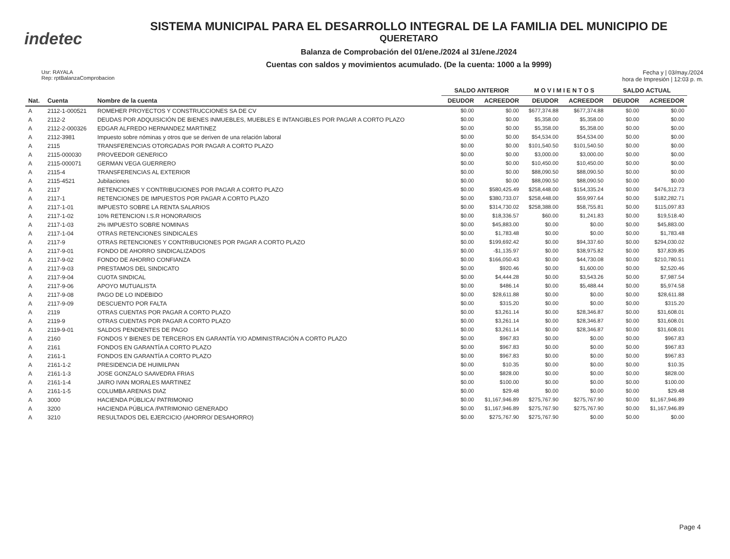indetec
SISTEMA MUNICIPAL PARA EL DESARROLLO INTEGRAL DE LA FAMILIA DEL MUNICIPIO DE
QUERETARO
Balanza de Comprobación del 01/ene./2024 al 31/ene./2024
Cuentas con saldos y movimientos acumulado. (De la cuenta: 1000 a la 9999)
Usr: RAYALA
Rep: rptBalanzaComprobacion
Fecha y | 03/may./2024
hora de Impresión | 12:03 p. m.
| | | | SALDO ANTERIOR | | M O V I M I E N T O S | | SALDO ACTUAL | |
| --- | --- | --- | --- | --- | --- | --- | --- | --- |
| Nat. | Cuenta | Nombre de la cuenta | DEUDOR | ACREEDOR | DEUDOR | ACREEDOR | DEUDOR | ACREEDOR |
| A | 2112-1-000521 | ROMEHER PROYECTOS Y CONSTRUCCIONES SA DE CV | $0.00 | $0.00 | $677,374.88 | $677,374.88 | $0.00 | $0.00 |
| A | 2112-2 | DEUDAS POR ADQUISICIÓN DE BIENES INMUEBLES, MUEBLES E INTANGIBLES POR PAGAR A CORTO PLAZO | $0.00 | $0.00 | $5,358.00 | $5,358.00 | $0.00 | $0.00 |
| A | 2112-2-000326 | EDGAR ALFREDO HERNANDEZ MARTINEZ | $0.00 | $0.00 | $5,358.00 | $5,358.00 | $0.00 | $0.00 |
| A | 2112-3981 | Impuesto sobre nóminas y otros que se deriven de una relación laboral | $0.00 | $0.00 | $54,534.00 | $54,534.00 | $0.00 | $0.00 |
| A | 2115 | TRANSFERENCIAS OTORGADAS POR PAGAR A CORTO PLAZO | $0.00 | $0.00 | $101,540.50 | $101,540.50 | $0.00 | $0.00 |
| A | 2115-000030 | PROVEEDOR GENERICO | $0.00 | $0.00 | $3,000.00 | $3,000.00 | $0.00 | $0.00 |
| A | 2115-000071 | GERMAN VEGA GUERRERO | $0.00 | $0.00 | $10,450.00 | $10,450.00 | $0.00 | $0.00 |
| A | 2115-4 | TRANSFERENCIAS AL EXTERIOR | $0.00 | $0.00 | $88,090.50 | $88,090.50 | $0.00 | $0.00 |
| A | 2115-4521 | Jubilaciones | $0.00 | $0.00 | $88,090.50 | $88,090.50 | $0.00 | $0.00 |
| A | 2117 | RETENCIONES Y CONTRIBUCIONES POR PAGAR A CORTO PLAZO | $0.00 | $580,425.49 | $258,448.00 | $154,335.24 | $0.00 | $476,312.73 |
| A | 2117-1 | RETENCIONES DE IMPUESTOS POR PAGAR A CORTO PLAZO | $0.00 | $380,733.07 | $258,448.00 | $59,997.64 | $0.00 | $182,282.71 |
| A | 2117-1-01 | IMPUESTO SOBRE LA RENTA SALARIOS | $0.00 | $314,730.02 | $258,388.00 | $58,755.81 | $0.00 | $115,097.83 |
| A | 2117-1-02 | 10% RETENCION I.S.R HONORARIOS | $0.00 | $18,336.57 | $60.00 | $1,241.83 | $0.00 | $19,518.40 |
| A | 2117-1-03 | 2% IMPUESTO SOBRE NOMINAS | $0.00 | $45,883.00 | $0.00 | $0.00 | $0.00 | $45,883.00 |
| A | 2117-1-04 | OTRAS RETENCIONES SINDICALES | $0.00 | $1,783.48 | $0.00 | $0.00 | $0.00 | $1,783.48 |
| A | 2117-9 | OTRAS RETENCIONES Y CONTRIBUCIONES POR PAGAR A CORTO PLAZO | $0.00 | $199,692.42 | $0.00 | $94,337.60 | $0.00 | $294,030.02 |
| A | 2117-9-01 | FONDO DE AHORRO SINDICALIZADOS | $0.00 | -$1,135.97 | $0.00 | $38,975.82 | $0.00 | $37,839.85 |
| A | 2117-9-02 | FONDO DE AHORRO CONFIANZA | $0.00 | $166,050.43 | $0.00 | $44,730.08 | $0.00 | $210,780.51 |
| A | 2117-9-03 | PRESTAMOS DEL SINDICATO | $0.00 | $920.46 | $0.00 | $1,600.00 | $0.00 | $2,520.46 |
| A | 2117-9-04 | CUOTA SINDICAL | $0.00 | $4,444.28 | $0.00 | $3,543.26 | $0.00 | $7,987.54 |
| A | 2117-9-06 | APOYO MUTUALISTA | $0.00 | $486.14 | $0.00 | $5,488.44 | $0.00 | $5,974.58 |
| A | 2117-9-08 | PAGO DE LO INDEBIDO | $0.00 | $28,611.88 | $0.00 | $0.00 | $0.00 | $28,611.88 |
| A | 2117-9-09 | DESCUENTO POR FALTA | $0.00 | $315.20 | $0.00 | $0.00 | $0.00 | $315.20 |
| A | 2119 | OTRAS CUENTAS POR PAGAR A CORTO PLAZO | $0.00 | $3,261.14 | $0.00 | $28,346.87 | $0.00 | $31,608.01 |
| A | 2119-9 | OTRAS CUENTAS POR PAGAR A CORTO PLAZO | $0.00 | $3,261.14 | $0.00 | $28,346.87 | $0.00 | $31,608.01 |
| A | 2119-9-01 | SALDOS PENDIENTES DE PAGO | $0.00 | $3,261.14 | $0.00 | $28,346.87 | $0.00 | $31,608.01 |
| A | 2160 | FONDOS Y BIENES DE TERCEROS EN GARANTÍA Y/O ADMINISTRACIÓN A CORTO PLAZO | $0.00 | $967.83 | $0.00 | $0.00 | $0.00 | $967.83 |
| A | 2161 | FONDOS EN GARANTÍA A CORTO PLAZO | $0.00 | $967.83 | $0.00 | $0.00 | $0.00 | $967.83 |
| A | 2161-1 | FONDOS EN GARANTÍA A CORTO PLAZO | $0.00 | $967.83 | $0.00 | $0.00 | $0.00 | $967.83 |
| A | 2161-1-2 | PRESIDENCIA DE HUIMILPAN | $0.00 | $10.35 | $0.00 | $0.00 | $0.00 | $10.35 |
| A | 2161-1-3 | JOSE GONZALO SAAVEDRA FRIAS | $0.00 | $828.00 | $0.00 | $0.00 | $0.00 | $828.00 |
| A | 2161-1-4 | JAIRO IVAN MORALES MARTINEZ | $0.00 | $100.00 | $0.00 | $0.00 | $0.00 | $100.00 |
| A | 2161-1-5 | COLUMBA ARENAS DIAZ | $0.00 | $29.48 | $0.00 | $0.00 | $0.00 | $29.48 |
| A | 3000 | HACIENDA PÚBLICA/ PATRIMONIO | $0.00 | $1,167,946.89 | $275,767.90 | $275,767.90 | $0.00 | $1,167,946.89 |
| A | 3200 | HACIENDA PÚBLICA /PATRIMONIO GENERADO | $0.00 | $1,167,946.89 | $275,767.90 | $275,767.90 | $0.00 | $1,167,946.89 |
| A | 3210 | RESULTADOS DEL EJERCICIO (AHORRO/ DESAHORRO) | $0.00 | $275,767.90 | $275,767.90 | $0.00 | $0.00 | $0.00 |
Page 4